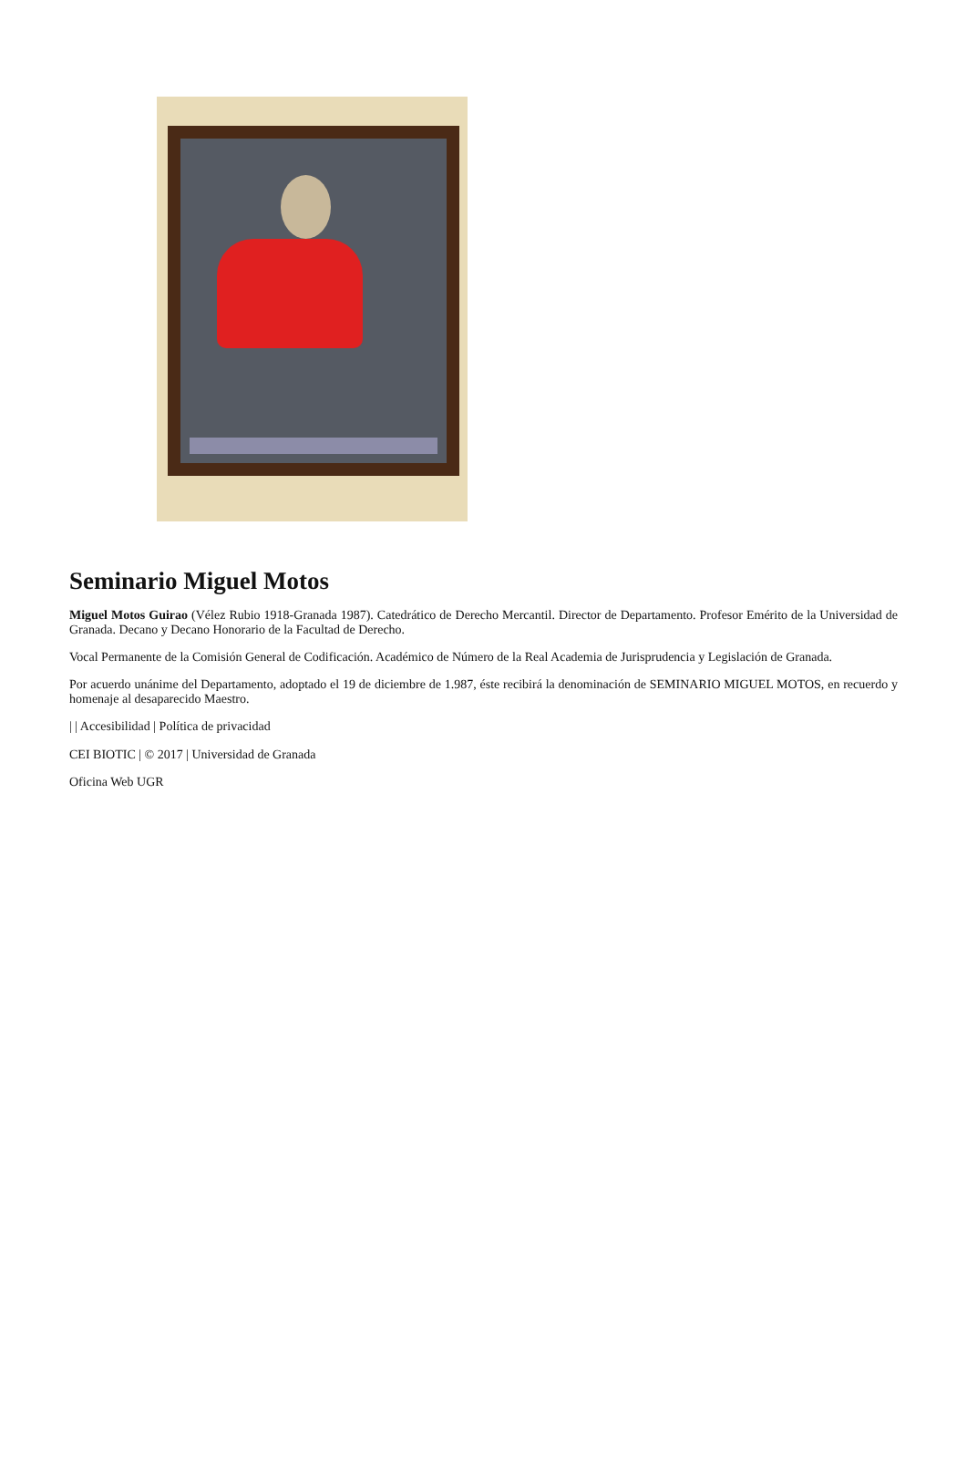Seminario Miguel Motos
Miguel Motos Guirao (Vélez Rubio 1918-Granada 1987). Catedrático de Derecho Mercantil. Director de Departamento. Profesor Emérito de la Universidad de Granada. Decano y Decano Honorario de la Facultad de Derecho.
Vocal Permanente de la Comisión General de Codificación. Académico de Número de la Real Academia de Jurisprudencia y Legislación de Granada.
Por acuerdo unánime del Departamento, adoptado el 19 de diciembre de 1.987, éste recibirá la denominación de SEMINARIO MIGUEL MOTOS, en recuerdo y homenaje al desaparecido Maestro.
| | Accesibilidad | Política de privacidad
CEI BIOTIC | © 2017 | Universidad de Granada
Oficina Web UGR